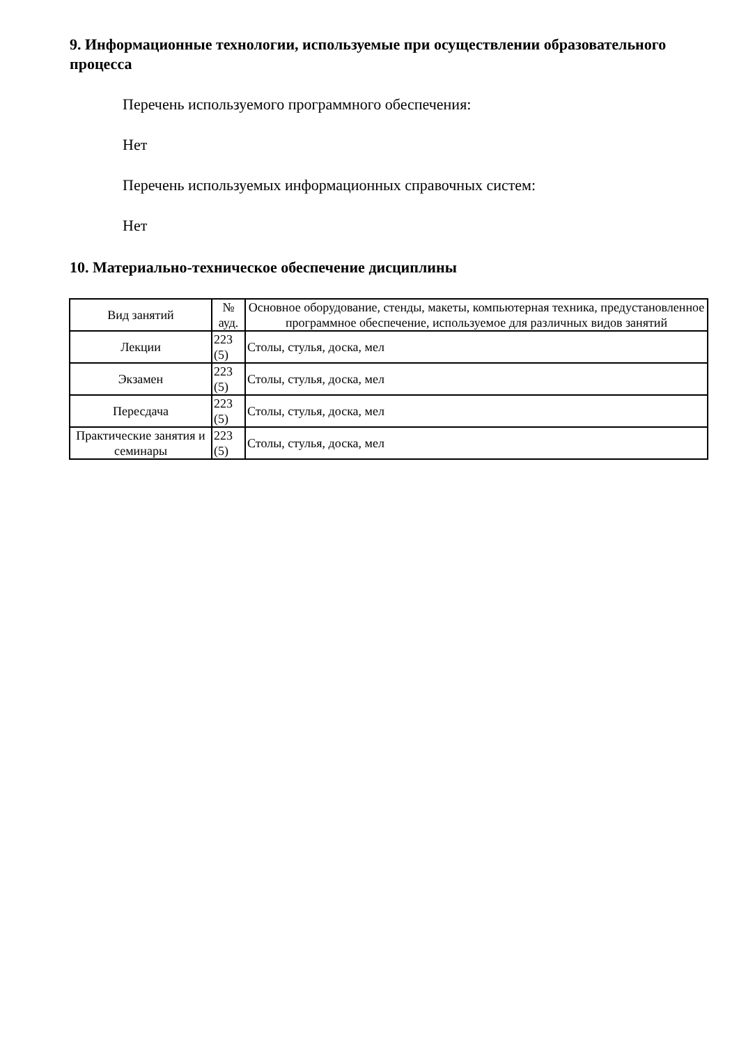9. Информационные технологии, используемые при осуществлении образовательного процесса
Перечень используемого программного обеспечения:
Нет
Перечень используемых информационных справочных систем:
Нет
10. Материально-техническое обеспечение дисциплины
| Вид занятий | № ауд. | Основное оборудование, стенды, макеты, компьютерная техника, предустановленное программное обеспечение, используемое для различных видов занятий |
| --- | --- | --- |
| Лекции | 223 (5) | Столы, стулья, доска, мел |
| Экзамен | 223 (5) | Столы, стулья, доска, мел |
| Пересдача | 223 (5) | Столы, стулья, доска, мел |
| Практические занятия и семинары | 223 (5) | Столы, стулья, доска, мел |